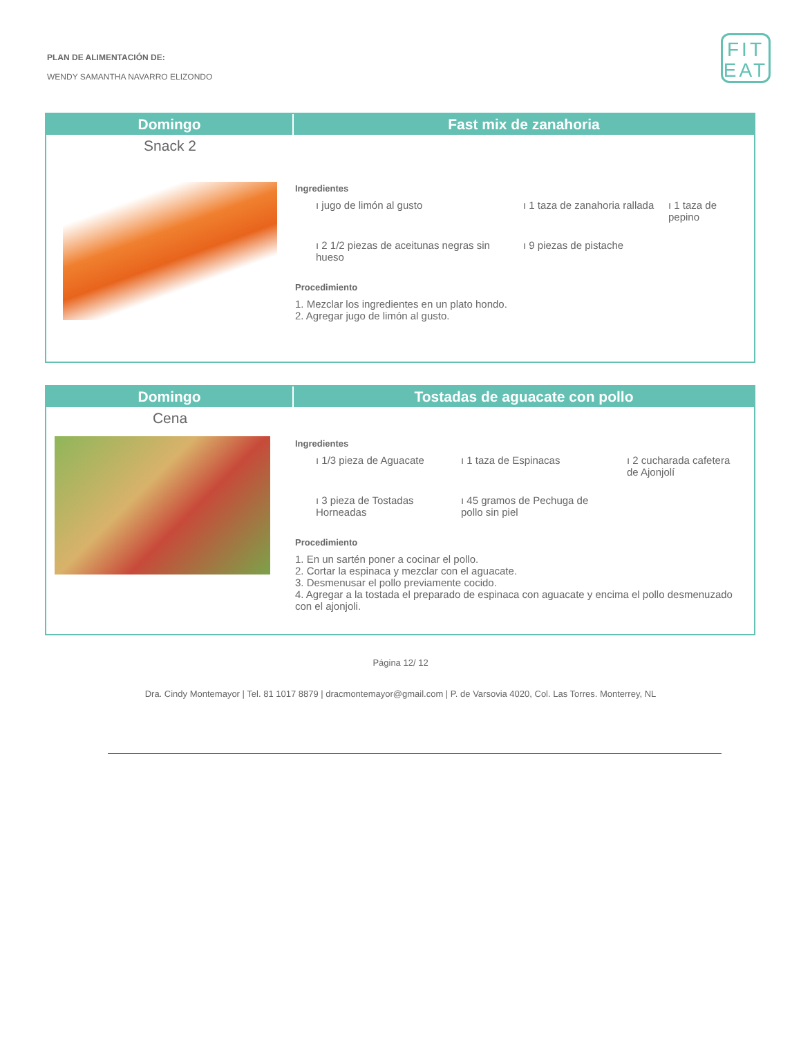PLAN DE ALIMENTACIÓN DE:
WENDY SAMANTHA NAVARRO ELIZONDO
FIT
EAT
Domingo Fast mix de zanahoria
Snack 2
Ingredientes
ı jugo de limón al gusto ı 1 taza de zanahoria rallada ı 1 taza de pepino ı 2 1/2 piezas de aceitunas negras sin hueso ı 9 piezas de pistache
Procedimiento
1. Mezclar los ingredientes en un plato hondo.
2. Agregar jugo de limón al gusto.
Domingo Tostadas de aguacate con pollo
Cena
Ingredientes
ı 1/3 pieza de Aguacate ı 1 taza de Espinacas ı 2 cucharada cafetera de Ajonjolí ı 3 pieza de Tostadas Horneadas ı 45 gramos de Pechuga de pollo sin piel
Procedimiento
1. En un sartén poner a cocinar el pollo.
2. Cortar la espinaca y mezclar con el aguacate.
3. Desmenusar el pollo previamente cocido.
4. Agregar a la tostada el preparado de espinaca con aguacate y encima el pollo desmenuzado con el ajonjoli.
Página 12/ 12
Dra. Cindy Montemayor | Tel. 81 1017 8879 | dracmontemayor@gmail.com | P. de Varsovia 4020, Col. Las Torres. Monterrey, NL